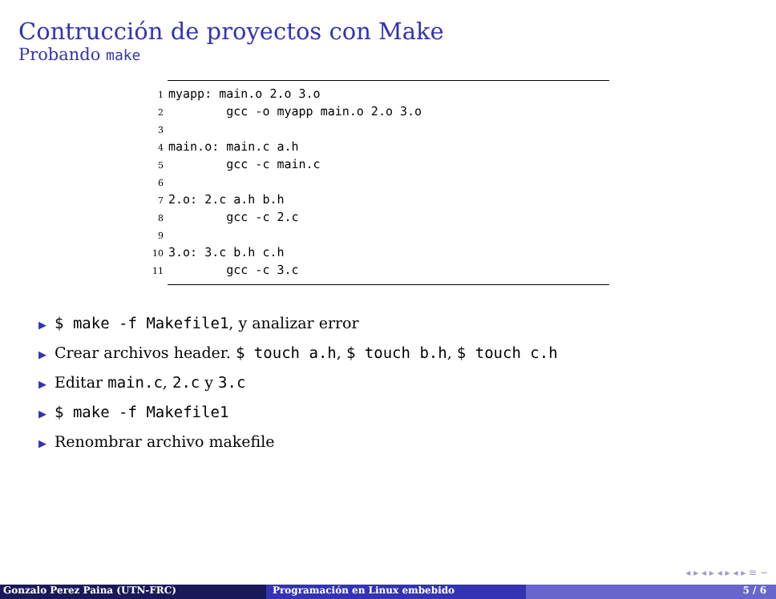Contrucción de proyectos con Make
Probando make
1myapp: main.o 2.o 3.o
2        gcc -o myapp main.o 2.o 3.o
3
4main.o: main.c a.h
5        gcc -c main.c
6
72.o: 2.c a.h b.h
8        gcc -c 2.c
9
103.o: 3.c b.h c.h
11        gcc -c 3.c
▶ $ make -f Makefile1, y analizar error
▶ Crear archivos header. $ touch a.h, $ touch b.h, $ touch c.h
▶ Editar main.c, 2.c y 3.c
▶ $ make -f Makefile1
▶ Renombrar archivo makefile
◂ ▸ ◂ ▸ ◂ ▸ ◂ ▸ ≡ ∽
Gonzalo Perez Paina (UTN-FRC) Programación en Linux embebido 5 / 6